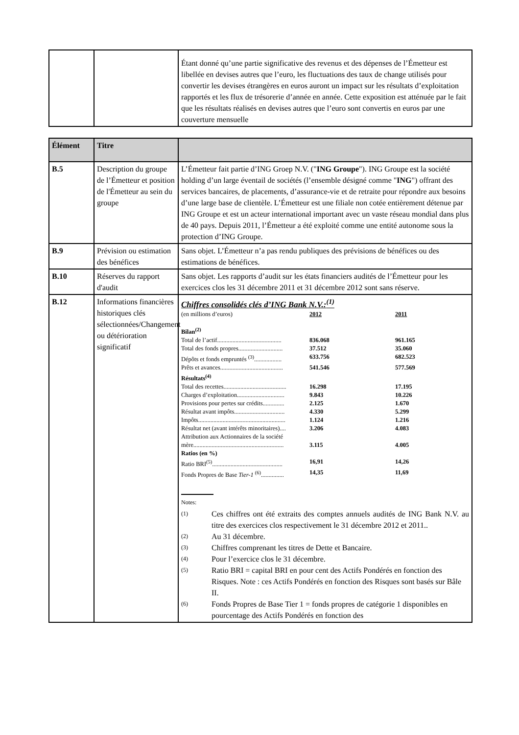| | | Étant donné qu’une partie significative des revenus et des dépenses de l’Émetteur est libellée en devises autres que l’euro, les fluctuations des taux de change utilisés pour convertir les devises étrangères en euros auront un impact sur les résultats d’exploitation rapportés et les flux de trésorerie d’année en année. Cette exposition est atténuée par le fait que les résultats réalisés en devises autres que l’euro sont convertis en euros par une couverture mensuelle |
| Élément | Titre | |
| --- | --- | --- |
| B.5 | Description du groupe de l’Émetteur et position de l'Émetteur au sein du groupe | L’Émetteur fait partie d’ING Groep N.V. (" ING Groupe "). ING Groupe est la société holding d’un large éventail de sociétés (l’ensemble désigné comme " ING ") offrant des services bancaires, de placements, d’assurance-vie et de retraite pour répondre aux besoins d’une large base de clientèle. L’Émetteur est une filiale non cotée entièrement détenue par ING Groupe et est un acteur international important avec un vaste réseau mondial dans plus de 40 pays. Depuis 2011, l’Émetteur a été exploité comme une entité autonome sous la protection d’ING Groupe. |
| B.9 | Prévision ou estimation des bénéfices | Sans objet. L’Émetteur n’a pas rendu publiques des prévisions de bénéfices ou des estimations de bénéfices. |
| B.10 | Réserves du rapport d'audit | Sans objet. Les rapports d’audit sur les états financiers audités de l’Émetteur pour les exercices clos les 31 décembre 2011 et 31 décembre 2012 sont sans réserve. |
| B.12 | Informations financières historiques clés sélectionnées/Changement ou détérioration significatif | Chiffres consolidés clés d’ING Bank N.V.:<sup>(1)</sup> / (en millions d’euros) / 2012 / 2011 / / Bilan<sup>(2)</sup> / / / / Total de l’actif.......................................... / 836.068 / 961.165 / / Total des fonds propres............................. / 37.512 / 35.060 / / Dépôts et fonds empruntés <sup>(3)</sup>.................. / 633.756 / 682.523 / / Prêts et avances......................................... / 541.546 / 577.569 / / Résultats<sup>(4)</sup> / / / / Total des recettes......................................... / 16.298 / 17.195 / / Charges d’exploitation............................... / 9.843 / 10.226 / / Provisions pour pertes sur crédits.............. / 2.125 / 1.670 / / Résultat avant impôts................................. / 4.330 / 5.299 / / Impôts......................................................... / 1.124 / 1.216 / / Résultat net (avant intérêts minoritaires).... / 3.206 / 4.083 / / Attribution aux Actionnaires de la société mère........................................................... / 3.115 / 4.005 / / Ratios (en %) / / / / Ratio BRI<sup>(5)</sup>.............................................. / 16,91 / 14,26 / / Fonds Propres de Base Tier-1 <sup>(6)</sup>............... / 14,35 / 11,69 / Notes: (1) Ces chiffres ont été extraits des comptes annuels audités de ING Bank N.V. au titre des exercices clos respectivement le 31 décembre 2012 et 2011.. (2) Au 31 décembre. (3) Chiffres comprenant les titres de Dette et Bancaire. (4) Pour l’exercice clos le 31 décembre. (5) Ratio BRI = capital BRI en pour cent des Actifs Pondérés en fonction des Risques. Note : ces Actifs Pondérés en fonction des Risques sont basés sur Bâle II. (6) Fonds Propres de Base Tier 1 = fonds propres de catégorie 1 disponibles en pourcentage des Actifs Pondérés en fonction des |